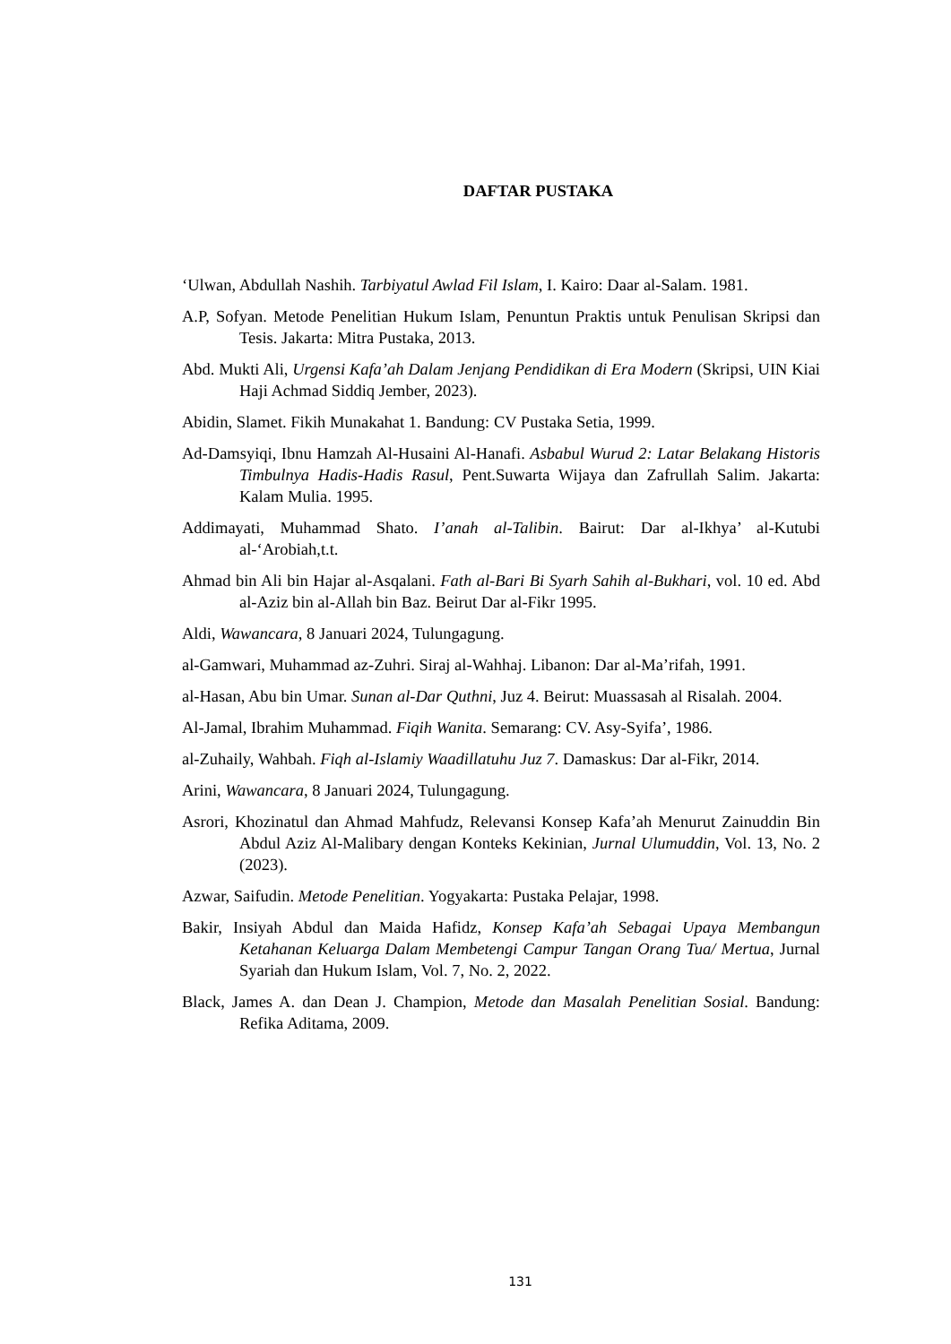DAFTAR PUSTAKA
‘Ulwan, Abdullah Nashih. Tarbiyatul Awlad Fil Islam, I. Kairo: Daar al-Salam. 1981.
A.P, Sofyan. Metode Penelitian Hukum Islam, Penuntun Praktis untuk Penulisan Skripsi dan Tesis. Jakarta: Mitra Pustaka, 2013.
Abd. Mukti Ali, Urgensi Kafa’ah Dalam Jenjang Pendidikan di Era Modern (Skripsi, UIN Kiai Haji Achmad Siddiq Jember, 2023).
Abidin, Slamet. Fikih Munakahat 1. Bandung: CV Pustaka Setia, 1999.
Ad-Damsyiqi, Ibnu Hamzah Al-Husaini Al-Hanafi. Asbabul Wurud 2: Latar Belakang Historis Timbulnya Hadis-Hadis Rasul, Pent.Suwarta Wijaya dan Zafrullah Salim. Jakarta: Kalam Mulia. 1995.
Addimayati, Muhammad Shato. I’anah al-Talibin. Bairut: Dar al-Ikhya’ al-Kutubi al-‘Arobiah,t.t.
Ahmad bin Ali bin Hajar al-Asqalani. Fath al-Bari Bi Syarh Sahih al-Bukhari, vol. 10 ed. Abd al-Aziz bin al-Allah bin Baz. Beirut Dar al-Fikr 1995.
Aldi, Wawancara, 8 Januari 2024, Tulungagung.
al-Gamwari, Muhammad az-Zuhri. Siraj al-Wahhaj. Libanon: Dar al-Ma’rifah, 1991.
al-Hasan, Abu bin Umar. Sunan al-Dar Quthni, Juz 4. Beirut: Muassasah al Risalah. 2004.
Al-Jamal, Ibrahim Muhammad. Fiqih Wanita. Semarang: CV. Asy-Syifa’, 1986.
al-Zuhaily, Wahbah. Fiqh al-Islamiy Waadillatuhu Juz 7. Damaskus: Dar al-Fikr, 2014.
Arini, Wawancara, 8 Januari 2024, Tulungagung.
Asrori, Khozinatul dan Ahmad Mahfudz, Relevansi Konsep Kafa’ah Menurut Zainuddin Bin Abdul Aziz Al-Malibary dengan Konteks Kekinian, Jurnal Ulumuddin, Vol. 13, No. 2 (2023).
Azwar, Saifudin. Metode Penelitian. Yogyakarta: Pustaka Pelajar, 1998.
Bakir, Insiyah Abdul dan Maida Hafidz, Konsep Kafa’ah Sebagai Upaya Membangun Ketahanan Keluarga Dalam Membetengi Campur Tangan Orang Tua/ Mertua, Jurnal Syariah dan Hukum Islam, Vol. 7, No. 2, 2022.
Black, James A. dan Dean J. Champion, Metode dan Masalah Penelitian Sosial. Bandung: Refika Aditama, 2009.
131